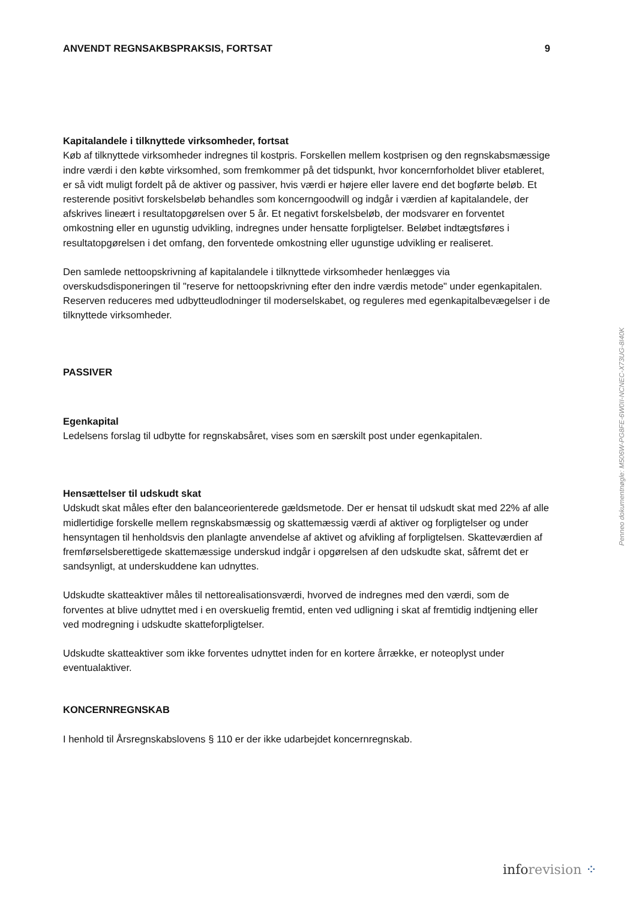ANVENDT REGNSAKBSPRAKSIS, FORTSAT 9
Kapitalandele i tilknyttede virksomheder, fortsat
Køb af tilknyttede virksomheder indregnes til kostpris. Forskellen mellem kostprisen og den regnskabsmæssige indre værdi i den købte virksomhed, som fremkommer på det tidspunkt, hvor koncernforholdet bliver etableret, er så vidt muligt fordelt på de aktiver og passiver, hvis værdi er højere eller lavere end det bogførte beløb. Et resterende positivt forskelsbeløb behandles som koncerngoodwill og indgår i værdien af kapitalandele, der afskrives lineært i resultatopgørelsen over 5 år. Et negativt forskelsbeløb, der modsvarer en forventet omkostning eller en ugunstig udvikling, indregnes under hensatte forpligtelser. Beløbet indtægtsføres i resultatopgørelsen i det omfang, den forventede omkostning eller ugunstige udvikling er realiseret.
Den samlede nettoopskrivning af kapitalandele i tilknyttede virksomheder henlægges via overskudsdisponeringen til "reserve for nettoopskrivning efter den indre værdis metode" under egenkapitalen. Reserven reduceres med udbytteudlodninger til moderselskabet, og reguleres med egenkapitalbevægelser i de tilknyttede virksomheder.
PASSIVER
Egenkapital
Ledelsens forslag til udbytte for regnskabsåret, vises som en særskilt post under egenkapitalen.
Hensættelser til udskudt skat
Udskudt skat måles efter den balanceorienterede gældsmetode. Der er hensat til udskudt skat med 22% af alle midlertidige forskelle mellem regnskabsmæssig og skattemæssig værdi af aktiver og forpligtelser og under hensyntagen til henholdsvis den planlagte anvendelse af aktivet og afvikling af forpligtelsen. Skatteværdien af fremførselsberettigede skattemæssige underskud indgår i opgørelsen af den udskudte skat, såfremt det er sandsynligt, at underskuddene kan udnyttes.
Udskudte skatteaktiver måles til nettorealisationsværdi, hvorved de indregnes med den værdi, som de forventes at blive udnyttet med i en overskuelig fremtid, enten ved udligning i skat af fremtidig indtjening eller ved modregning i udskudte skatteforpligtelser.
Udskudte skatteaktiver som ikke forventes udnyttet inden for en kortere årrække, er noteoplyst under eventualaktiver.
KONCERNREGNSKAB
I henhold til Årsregnskabslovens § 110 er der ikke udarbejdet koncernregnskab.
Penneo dokumentnøgle: M506W-PG8FE-6W0II-NCNEC-X73UG-8I40K
info revision ⁘